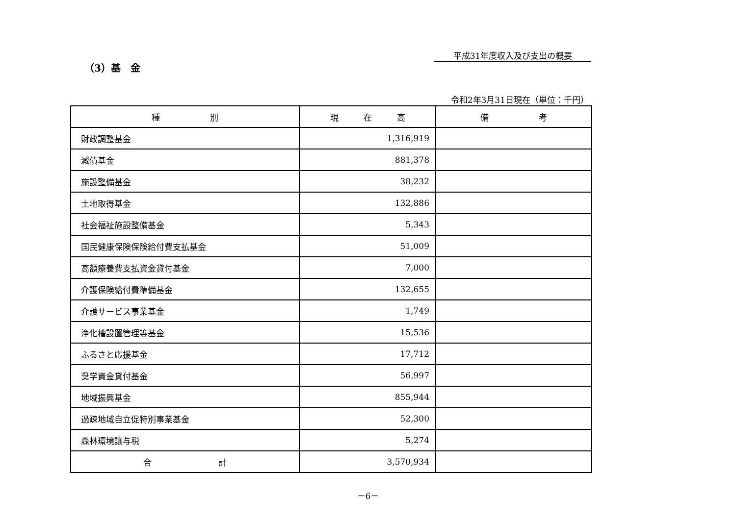平成31年度収入及び支出の概要
（3）基　金
令和2年3月31日現在（単位：千円）
| 種 別 | 現 在 高 | 備 考 |
| --- | --- | --- |
| 財政調整基金 | 1,316,919 | |
| 減債基金 | 881,378 | |
| 施設整備基金 | 38,232 | |
| 土地取得基金 | 132,886 | |
| 社会福祉施設整備基金 | 5,343 | |
| 国民健康保険保険給付費支払基金 | 51,009 | |
| 高額療養費支払資金貸付基金 | 7,000 | |
| 介護保険給付費準備基金 | 132,655 | |
| 介護サービス事業基金 | 1,749 | |
| 浄化槽設置管理等基金 | 15,536 | |
| ふるさと応援基金 | 17,712 | |
| 奨学資金貸付基金 | 56,997 | |
| 地域振興基金 | 855,944 | |
| 過疎地域自立促特別事業基金 | 52,300 | |
| 森林環境譲与税 | 5,274 | |
| 合 計 | 3,570,934 | |
－6－